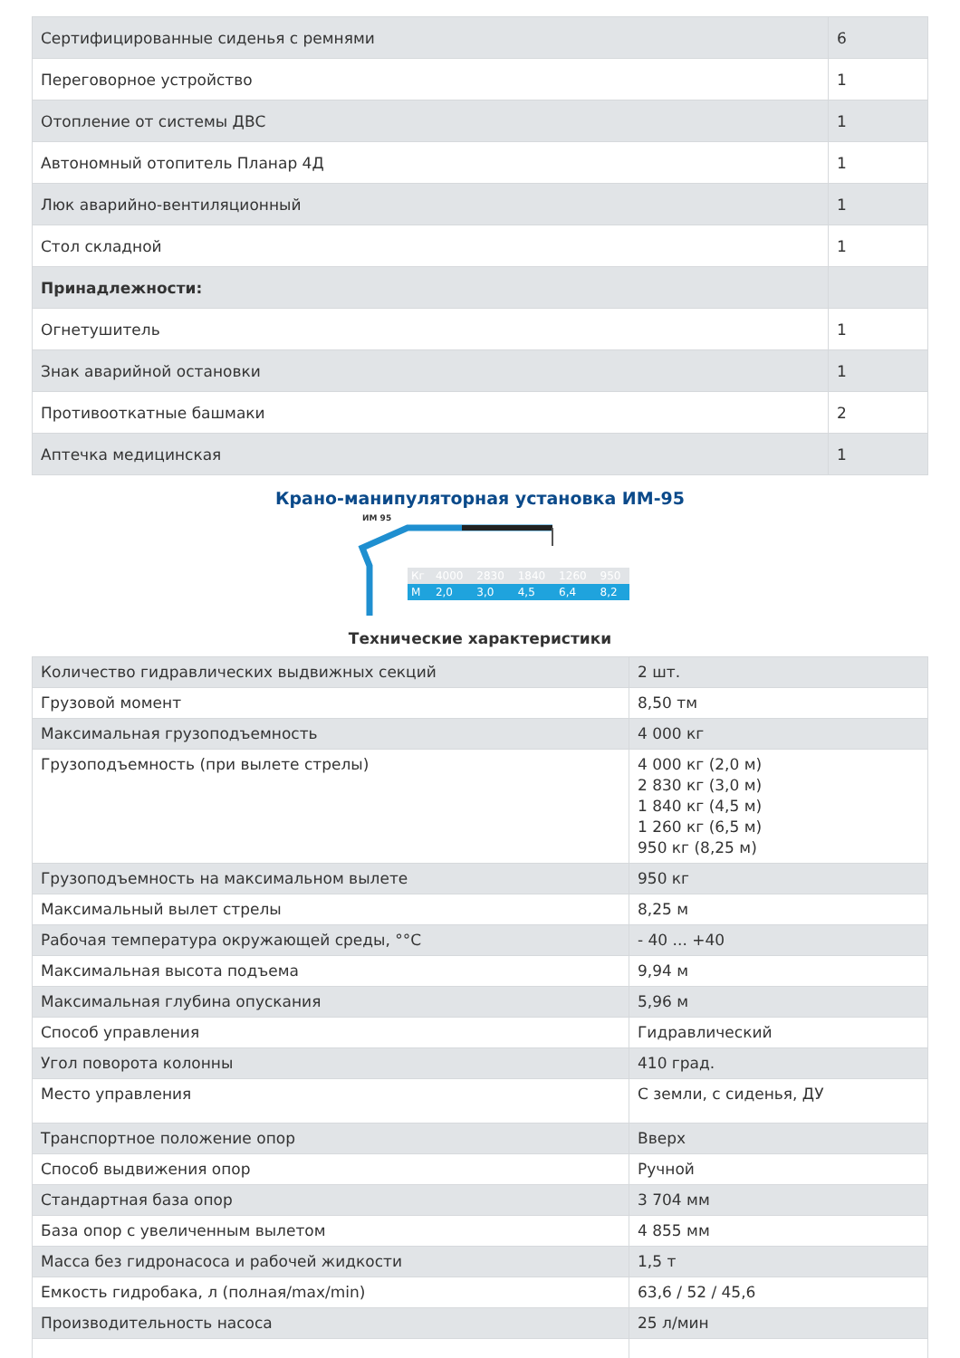| Сертифицированные сиденья с ремнями | 6 |
| Переговорное устройство | 1 |
| Отопление от системы ДВС | 1 |
| Автономный отопитель Планар 4Д | 1 |
| Люк аварийно-вентиляционный | 1 |
| Стол складной | 1 |
| Принадлежности: | |
| Огнетушитель | 1 |
| Знак аварийной остановки | 1 |
| Противооткатные башмаки | 2 |
| Аптечка медицинская | 1 |
Крано-манипуляторная установка ИМ-95
ИМ 95
| Кг | 4000 | 2830 | 1840 | 1260 | 950 |
| М | 2,0 | 3,0 | 4,5 | 6,4 | 8,2 |
Технические характеристики
| Количество гидравлических выдвижных секций | 2 шт. |
| Грузовой момент | 8,50 тм |
| Максимальная грузоподъемность | 4 000 кг |
| Грузоподъемность (при вылете стрелы) | 4 000 кг (2,0 м) 2 830 кг (3,0 м) 1 840 кг (4,5 м) 1 260 кг (6,5 м) 950 кг (8,25 м) |
| Грузоподъемность на максимальном вылете | 950 кг |
| Максимальный вылет стрелы | 8,25 м |
| Рабочая температура окружающей среды, °°С | - 40 ... +40 |
| Максимальная высота подъема | 9,94 м |
| Максимальная глубина опускания | 5,96 м |
| Способ управления | Гидравлический |
| Угол поворота колонны | 410 град. |
| Место управления | С земли, с сиденья, ДУ |
| Транспортное положение опор | Вверх |
| Способ выдвижения опор | Ручной |
| Стандартная база опор | 3 704 мм |
| База опор с увеличенным вылетом | 4 855 мм |
| Масса без гидронасоса и рабочей жидкости | 1,5 т |
| Емкость гидробака, л (полная/max/min) | 63,6 / 52 / 45,6 |
| Производительность насоса | 25 л/мин |